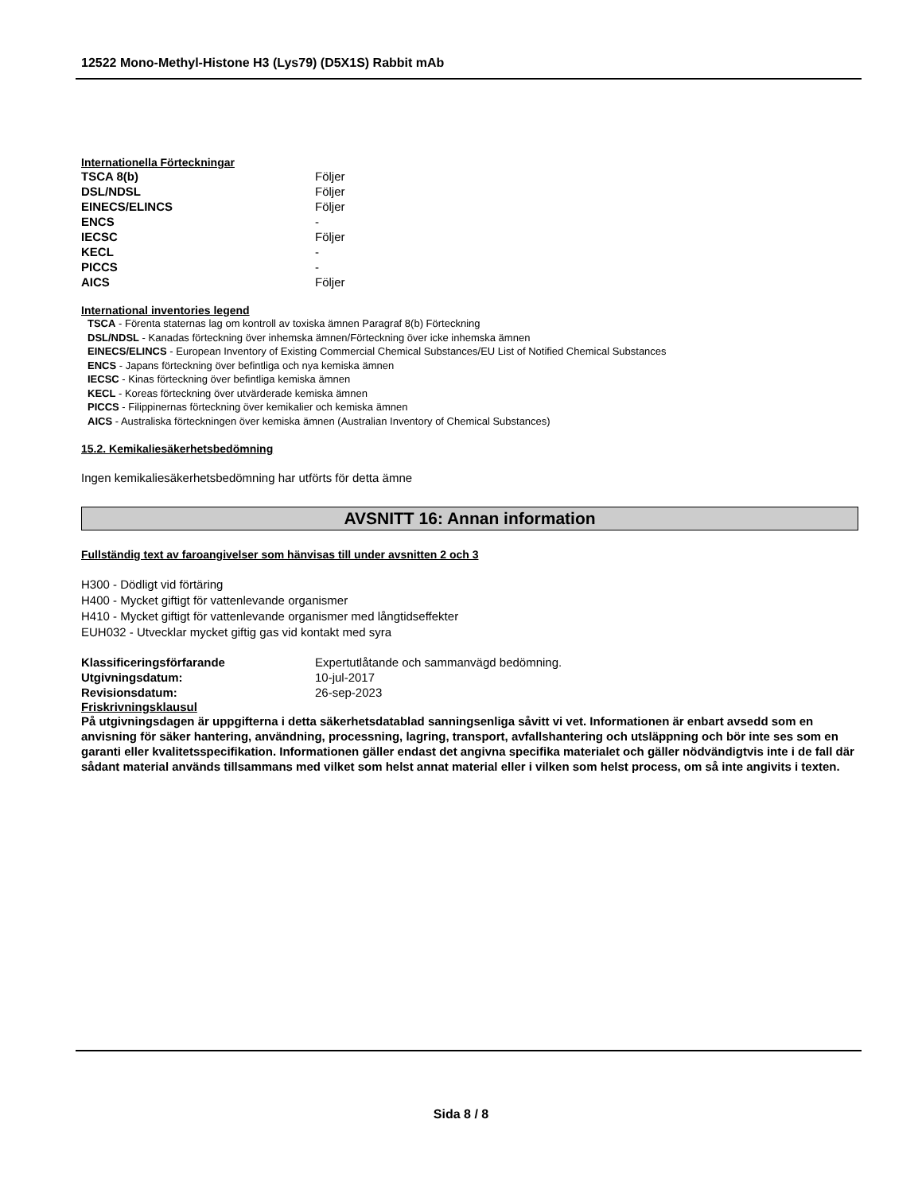12522 Mono-Methyl-Histone H3 (Lys79) (D5X1S) Rabbit mAb
Internationella Förteckningar
| TSCA 8(b) | Följer |
| DSL/NDSL | Följer |
| EINECS/ELINCS | Följer |
| ENCS | - |
| IECSC | Följer |
| KECL | - |
| PICCS | - |
| AICS | Följer |
International inventories legend
TSCA - Förenta staternas lag om kontroll av toxiska ämnen Paragraf 8(b) Förteckning
DSL/NDSL - Kanadas förteckning över inhemska ämnen/Förteckning över icke inhemska ämnen
EINECS/ELINCS - European Inventory of Existing Commercial Chemical Substances/EU List of Notified Chemical Substances
ENCS - Japans förteckning över befintliga och nya kemiska ämnen
IECSC - Kinas förteckning över befintliga kemiska ämnen
KECL - Koreas förteckning över utvärderade kemiska ämnen
PICCS - Filippinernas förteckning över kemikalier och kemiska ämnen
AICS - Australiska förteckningen över kemiska ämnen (Australian Inventory of Chemical Substances)
15.2. Kemikaliesäkerhetsbedömning
Ingen kemikaliesäkerhetsbedömning har utförts för detta ämne
AVSNITT 16: Annan information
Fullständig text av faroangivelser som hänvisas till under avsnitten 2 och 3
H300 - Dödligt vid förtäring
H400 - Mycket giftigt för vattenlevande organismer
H410 - Mycket giftigt för vattenlevande organismer med långtidseffekter
EUH032 - Utvecklar mycket giftig gas vid kontakt med syra
| Klassificeringsförfarande | Expertutlåtande och sammanvägd bedömning. |
| Utgivningsdatum: | 10-jul-2017 |
| Revisionsdatum: | 26-sep-2023 |
Friskrivningsklausul
På utgivningsdagen är uppgifterna i detta säkerhetsdatablad sanningsenliga såvitt vi vet. Informationen är enbart avsedd som en anvisning för säker hantering, användning, processning, lagring, transport, avfallshantering och utsläppning och bör inte ses som en garanti eller kvalitetsspecifikation. Informationen gäller endast det angivna specifika materialet och gäller nödvändigtvis inte i de fall där sådant material används tillsammans med vilket som helst annat material eller i vilken som helst process, om så inte angivits i texten.
Sida 8 / 8